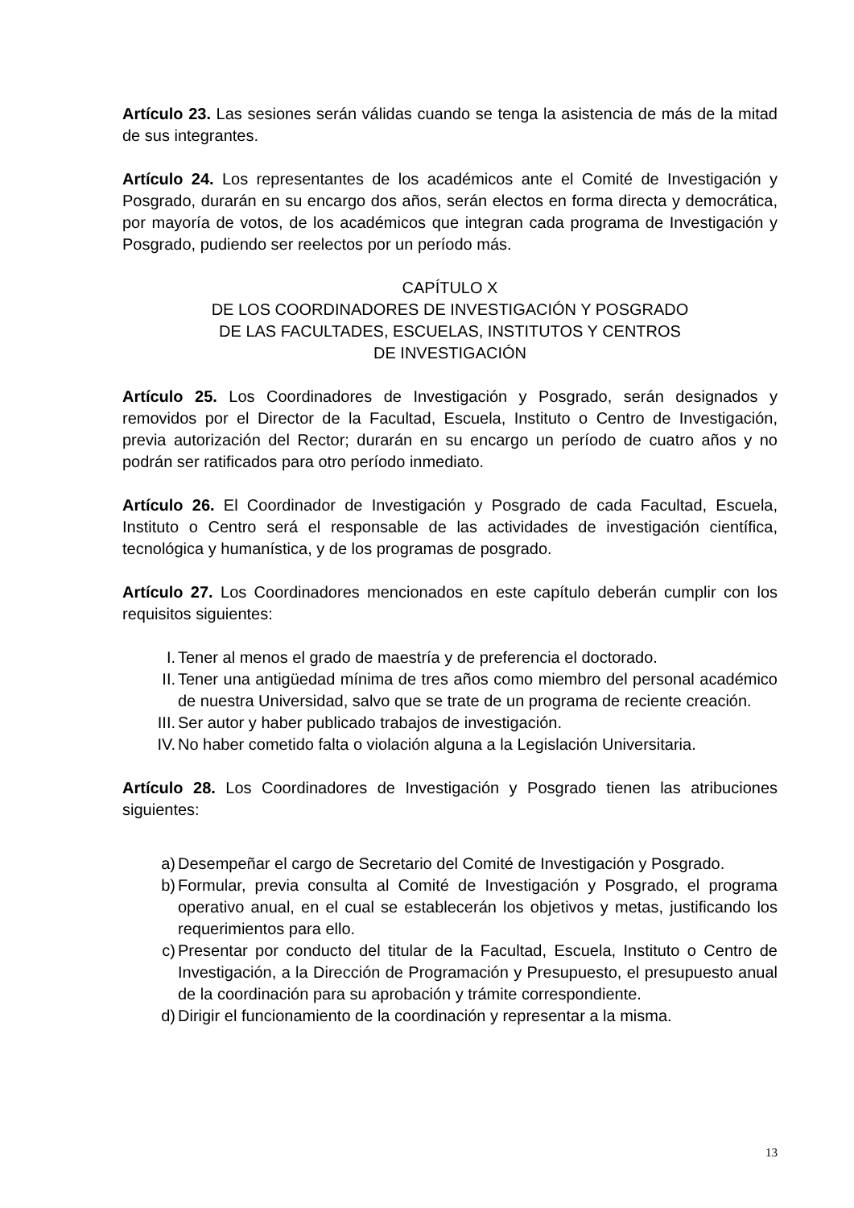Artículo 23. Las sesiones serán válidas cuando se tenga la asistencia de más de la mitad de sus integrantes.
Artículo 24. Los representantes de los académicos ante el Comité de Investigación y Posgrado, durarán en su encargo dos años, serán electos en forma directa y democrática, por mayoría de votos, de los académicos que integran cada programa de Investigación y Posgrado, pudiendo ser reelectos por un período más.
CAPÍTULO X
DE LOS COORDINADORES DE INVESTIGACIÓN Y POSGRADO
DE LAS FACULTADES, ESCUELAS, INSTITUTOS Y CENTROS
DE INVESTIGACIÓN
Artículo 25. Los Coordinadores de Investigación y Posgrado, serán designados y removidos por el Director de la Facultad, Escuela, Instituto o Centro de Investigación, previa autorización del Rector; durarán en su encargo un período de cuatro años y no podrán ser ratificados para otro período inmediato.
Artículo 26. El Coordinador de Investigación y Posgrado de cada Facultad, Escuela, Instituto o Centro será el responsable de las actividades de investigación científica, tecnológica y humanística, y de los programas de posgrado.
Artículo 27. Los Coordinadores mencionados en este capítulo deberán cumplir con los requisitos siguientes:
I. Tener al menos el grado de maestría y de preferencia el doctorado.
II. Tener una antigüedad mínima de tres años como miembro del personal académico de nuestra Universidad, salvo que se trate de un programa de reciente creación.
III. Ser autor y haber publicado trabajos de investigación.
IV. No haber cometido falta o violación alguna a la Legislación Universitaria.
Artículo 28. Los Coordinadores de Investigación y Posgrado tienen las atribuciones siguientes:
a) Desempeñar el cargo de Secretario del Comité de Investigación y Posgrado.
b) Formular, previa consulta al Comité de Investigación y Posgrado, el programa operativo anual, en el cual se establecerán los objetivos y metas, justificando los requerimientos para ello.
c) Presentar por conducto del titular de la Facultad, Escuela, Instituto o Centro de Investigación, a la Dirección de Programación y Presupuesto, el presupuesto anual de la coordinación para su aprobación y trámite correspondiente.
d) Dirigir el funcionamiento de la coordinación y representar a la misma.
13